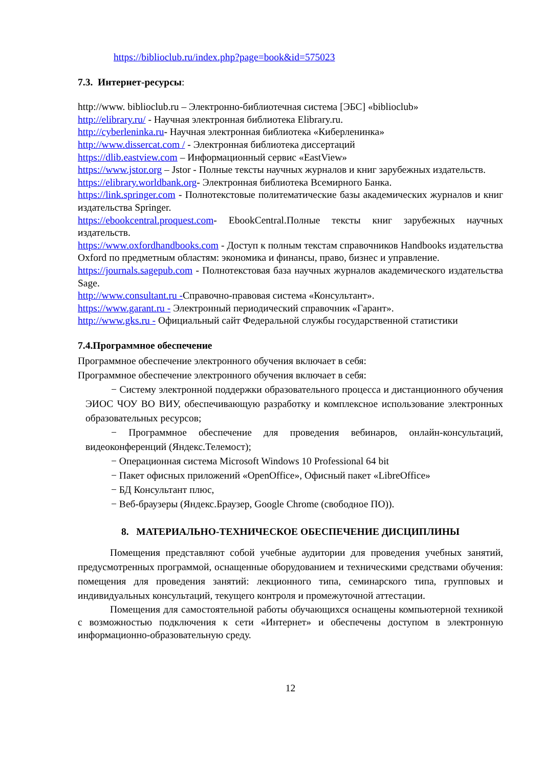https://biblioclub.ru/index.php?page=book&id=575023
7.3. Интернет-ресурсы:
http://www. biblioclub.ru – Электронно-библиотечная система [ЭБС] «biblioclub»
http://elibrary.ru/ - Научная электронная библиотека Elibrary.ru.
http://cyberleninka.ru- Научная электронная библиотека «Киберленинка»
http://www.dissercat.com / - Электронная библиотека диссертаций
https://dlib.eastview.com – Информационный сервис «EastView»
https://www.jstor.org – Jstor - Полные тексты научных журналов и книг зарубежных издательств.
https://elibrary.worldbank.org- Электронная библиотека Всемирного Банка.
https://link.springer.com - Полнотекстовые политематические базы академических журналов и книг издательства Springer.
https://ebookcentral.proquest.com- EbookCentral.Полные тексты книг зарубежных научных издательств.
https://www.oxfordhandbooks.com - Доступ к полным текстам справочников Handbooks издательства Oxford по предметным областям: экономика и финансы, право, бизнес и управление.
https://journals.sagepub.com - Полнотекстовая база научных журналов академического издательства Sage.
http://www.consultant.ru -Справочно-правовая система «Консультант».
https://www.garant.ru - Электронный периодический справочник «Гарант».
http://www.gks.ru - Официальный сайт Федеральной службы государственной статистики
7.4.Программное обеспечение
Программное обеспечение электронного обучения включает в себя:
Программное обеспечение электронного обучения включает в себя:
− Систему электронной поддержки образовательного процесса и дистанционного обучения ЭИОС ЧОУ ВО ВИУ, обеспечивающую разработку и комплексное использование электронных образовательных ресурсов;
− Программное обеспечение для проведения вебинаров, онлайн-консультаций, видеоконференций (Яндекс.Телемост);
− Операционная система Microsoft Windows 10 Professional 64 bit
− Пакет офисных приложений «OpenOffice», Офисный пакет «LibreOffice»
− БД Консультант плюс,
− Веб-браузеры (Яндекс.Браузер, Google Chrome (свободное ПО)).
8. МАТЕРИАЛЬНО-ТЕХНИЧЕСКОЕ ОБЕСПЕЧЕНИЕ ДИСЦИПЛИНЫ
Помещения представляют собой учебные аудитории для проведения учебных занятий, предусмотренных программой, оснащенные оборудованием и техническими средствами обучения: помещения для проведения занятий: лекционного типа, семинарского типа, групповых и индивидуальных консультаций, текущего контроля и промежуточной аттестации.
Помещения для самостоятельной работы обучающихся оснащены компьютерной техникой с возможностью подключения к сети «Интернет» и обеспечены доступом в электронную информационно-образовательную среду.
12